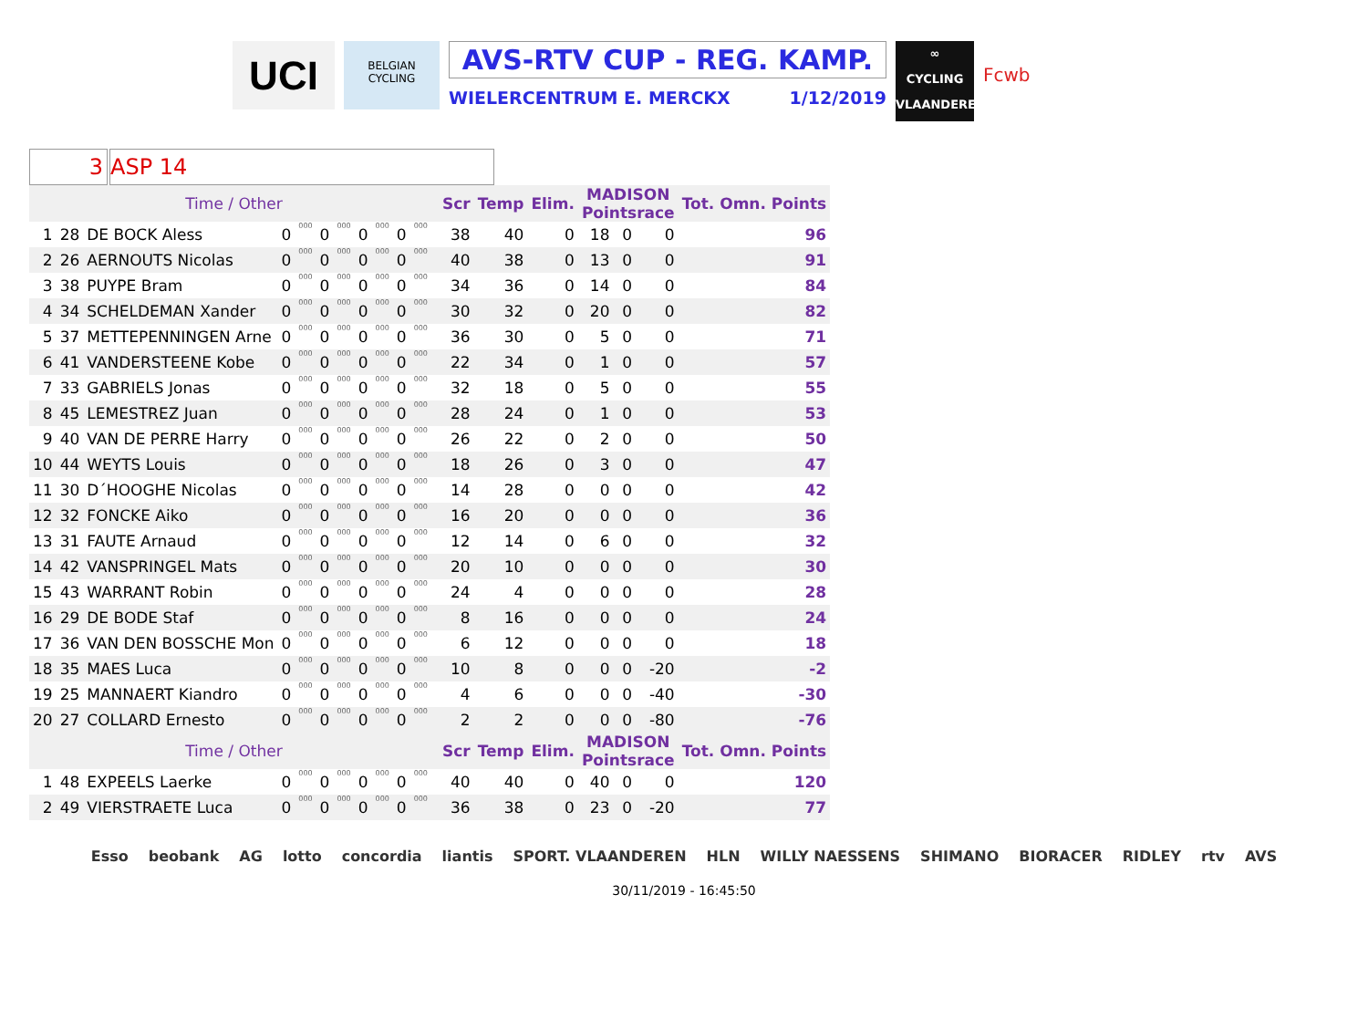UCI
BELGIAN CYCLING
AVS-RTV CUP - REG. KAMP.
WIELERCENTRUM E. MERCKX 1/12/2019
∞
CYCLING
VLAANDEREN
Fcwb
3 ASP 14
| Time / Other | | | | | | | | | | | | Scr | Temp | Elim. | MADISON Pointsrace | | | Tot. Omn. Points | |
| 1 | 28 | DE BOCK Aless | 0 | 000 | 0 | 000 | 0 | 000 | 0 | 000 | | 38 | 40 | 0 | 18 | 0 | 0 | | 96 |
| 2 | 26 | AERNOUTS Nicolas | 0 | 000 | 0 | 000 | 0 | 000 | 0 | 000 | | 40 | 38 | 0 | 13 | 0 | 0 | | 91 |
| 3 | 38 | PUYPE Bram | 0 | 000 | 0 | 000 | 0 | 000 | 0 | 000 | | 34 | 36 | 0 | 14 | 0 | 0 | | 84 |
| 4 | 34 | SCHELDEMAN Xander | 0 | 000 | 0 | 000 | 0 | 000 | 0 | 000 | | 30 | 32 | 0 | 20 | 0 | 0 | | 82 |
| 5 | 37 | METTEPENNINGEN Arne | 0 | 000 | 0 | 000 | 0 | 000 | 0 | 000 | | 36 | 30 | 0 | 5 | 0 | 0 | | 71 |
| 6 | 41 | VANDERSTEENE Kobe | 0 | 000 | 0 | 000 | 0 | 000 | 0 | 000 | | 22 | 34 | 0 | 1 | 0 | 0 | | 57 |
| 7 | 33 | GABRIELS Jonas | 0 | 000 | 0 | 000 | 0 | 000 | 0 | 000 | | 32 | 18 | 0 | 5 | 0 | 0 | | 55 |
| 8 | 45 | LEMESTREZ Juan | 0 | 000 | 0 | 000 | 0 | 000 | 0 | 000 | | 28 | 24 | 0 | 1 | 0 | 0 | | 53 |
| 9 | 40 | VAN DE PERRE Harry | 0 | 000 | 0 | 000 | 0 | 000 | 0 | 000 | | 26 | 22 | 0 | 2 | 0 | 0 | | 50 |
| 10 | 44 | WEYTS Louis | 0 | 000 | 0 | 000 | 0 | 000 | 0 | 000 | | 18 | 26 | 0 | 3 | 0 | 0 | | 47 |
| 11 | 30 | D´HOOGHE Nicolas | 0 | 000 | 0 | 000 | 0 | 000 | 0 | 000 | | 14 | 28 | 0 | 0 | 0 | 0 | | 42 |
| 12 | 32 | FONCKE Aiko | 0 | 000 | 0 | 000 | 0 | 000 | 0 | 000 | | 16 | 20 | 0 | 0 | 0 | 0 | | 36 |
| 13 | 31 | FAUTE Arnaud | 0 | 000 | 0 | 000 | 0 | 000 | 0 | 000 | | 12 | 14 | 0 | 6 | 0 | 0 | | 32 |
| 14 | 42 | VANSPRINGEL Mats | 0 | 000 | 0 | 000 | 0 | 000 | 0 | 000 | | 20 | 10 | 0 | 0 | 0 | 0 | | 30 |
| 15 | 43 | WARRANT Robin | 0 | 000 | 0 | 000 | 0 | 000 | 0 | 000 | | 24 | 4 | 0 | 0 | 0 | 0 | | 28 |
| 16 | 29 | DE BODE Staf | 0 | 000 | 0 | 000 | 0 | 000 | 0 | 000 | | 8 | 16 | 0 | 0 | 0 | 0 | | 24 |
| 17 | 36 | VAN DEN BOSSCHE Mon | 0 | 000 | 0 | 000 | 0 | 000 | 0 | 000 | | 6 | 12 | 0 | 0 | 0 | 0 | | 18 |
| 18 | 35 | MAES Luca | 0 | 000 | 0 | 000 | 0 | 000 | 0 | 000 | | 10 | 8 | 0 | 0 | 0 | -20 | | -2 |
| 19 | 25 | MANNAERT Kiandro | 0 | 000 | 0 | 000 | 0 | 000 | 0 | 000 | | 4 | 6 | 0 | 0 | 0 | -40 | | -30 |
| 20 | 27 | COLLARD Ernesto | 0 | 000 | 0 | 000 | 0 | 000 | 0 | 000 | | 2 | 2 | 0 | 0 | 0 | -80 | | -76 |
| Time / Other | | | | | | | | | | | | Scr | Temp | Elim. | MADISON Pointsrace | | | Tot. Omn. Points | |
| 1 | 48 | EXPEELS Laerke | 0 | 000 | 0 | 000 | 0 | 000 | 0 | 000 | | 40 | 40 | 0 | 40 | 0 | 0 | | 120 |
| 2 | 49 | VIERSTRAETE Luca | 0 | 000 | 0 | 000 | 0 | 000 | 0 | 000 | | 36 | 38 | 0 | 23 | 0 | -20 | | 77 |
Esso beobank AG lotto concordia liantis SPORT. VLAANDEREN HLN WILLY NAESSENS SHIMANO BIORACER RIDLEY rtv AVS
30/11/2019 - 16:45:50